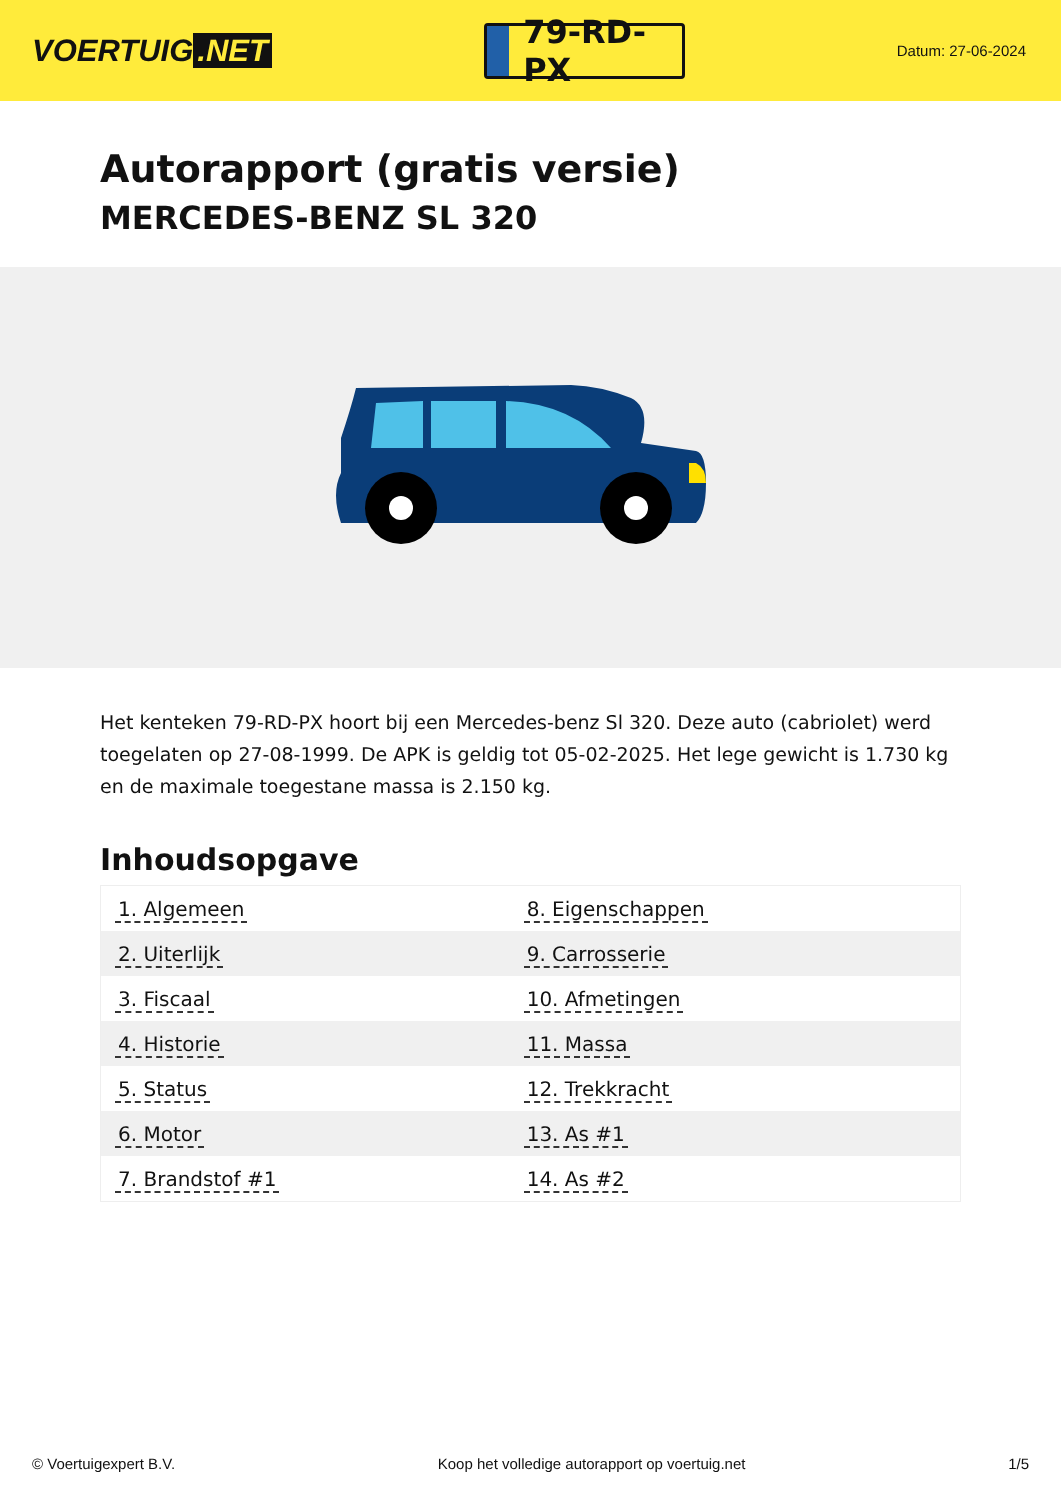VOERTUIG.NET
79-RD-PX
Datum: 27-06-2024
Autorapport (gratis versie)
MERCEDES-BENZ SL 320
Het kenteken 79-RD-PX hoort bij een Mercedes-benz Sl 320. Deze auto (cabriolet) werd toegelaten op 27-08-1999. De APK is geldig tot 05-02-2025. Het lege gewicht is 1.730 kg en de maximale toegestane massa is 2.150 kg.
Inhoudsopgave
| 1. Algemeen | 8. Eigenschappen |
| 2. Uiterlijk | 9. Carrosserie |
| 3. Fiscaal | 10. Afmetingen |
| 4. Historie | 11. Massa |
| 5. Status | 12. Trekkracht |
| 6. Motor | 13. As #1 |
| 7. Brandstof #1 | 14. As #2 |
© Voertuigexpert B.V. Koop het volledige autorapport op voertuig.net 1/5